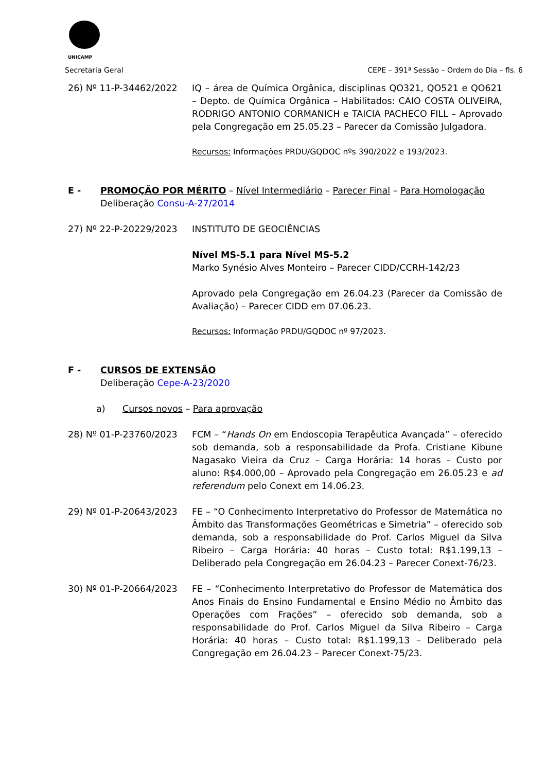UNICAMP
Secretaria Geral CEPE – 391ª Sessão – Ordem do Dia – fls. 6
26) Nº 11-P-34462/2022 IQ – área de Química Orgânica, disciplinas QO321, QO521 e QO621 – Depto. de Química Orgânica – Habilitados: CAIO COSTA OLIVEIRA, RODRIGO ANTONIO CORMANICH e TAICIA PACHECO FILL – Aprovado pela Congregação em 25.05.23 – Parecer da Comissão Julgadora.
Recursos: Informações PRDU/GQDOC nºs 390/2022 e 193/2023.
E - PROMOÇÃO POR MÉRITO – Nível Intermediário – Parecer Final – Para Homologação
Deliberação Consu-A-27/2014
27) Nº 22-P-20229/2023 INSTITUTO DE GEOCIÊNCIAS
Nível MS-5.1 para Nível MS-5.2
Marko Synésio Alves Monteiro – Parecer CIDD/CCRH-142/23
Aprovado pela Congregação em 26.04.23 (Parecer da Comissão de Avaliação) – Parecer CIDD em 07.06.23.
Recursos: Informação PRDU/GQDOC nº 97/2023.
F - CURSOS DE EXTENSÃO
Deliberação Cepe-A-23/2020
a) Cursos novos – Para aprovação
28) Nº 01-P-23760/2023 FCM – “Hands On em Endoscopia Terapêutica Avançada” – oferecido sob demanda, sob a responsabilidade da Profa. Cristiane Kibune Nagasako Vieira da Cruz – Carga Horária: 14 horas – Custo por aluno: R$4.000,00 – Aprovado pela Congregação em 26.05.23 e ad referendum pelo Conext em 14.06.23.
29) Nº 01-P-20643/2023 FE – “O Conhecimento Interpretativo do Professor de Matemática no Âmbito das Transformações Geométricas e Simetria” – oferecido sob demanda, sob a responsabilidade do Prof. Carlos Miguel da Silva Ribeiro – Carga Horária: 40 horas – Custo total: R$1.199,13 – Deliberado pela Congregação em 26.04.23 – Parecer Conext-76/23.
30) Nº 01-P-20664/2023 FE – “Conhecimento Interpretativo do Professor de Matemática dos Anos Finais do Ensino Fundamental e Ensino Médio no Âmbito das Operações com Frações” – oferecido sob demanda, sob a responsabilidade do Prof. Carlos Miguel da Silva Ribeiro – Carga Horária: 40 horas – Custo total: R$1.199,13 – Deliberado pela Congregação em 26.04.23 – Parecer Conext-75/23.